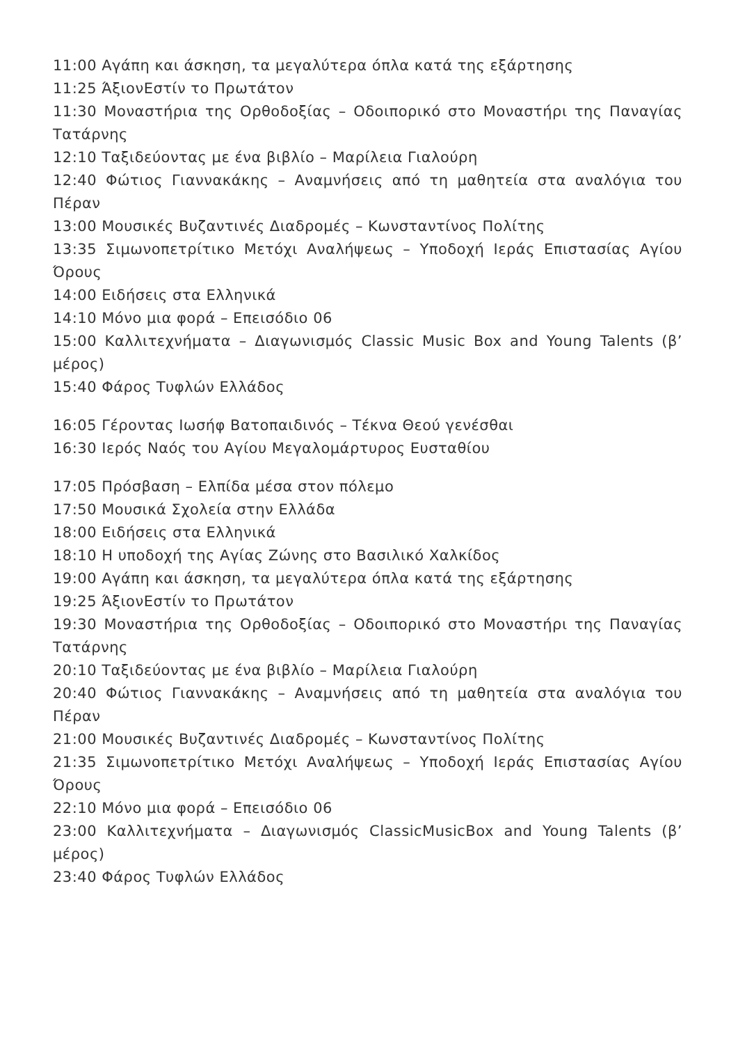11:00 Αγάπη και άσκηση, τα μεγαλύτερα όπλα κατά της εξάρτησης
11:25 ΆξιονΕστίν το Πρωτάτον
11:30 Μοναστήρια της Ορθοδοξίας – Οδοιπορικό στο Μοναστήρι της Παναγίας Τατάρνης
12:10 Ταξιδεύοντας με ένα βιβλίο – Μαρίλεια Γιαλούρη
12:40 Φώτιος Γιαννακάκης – Αναμνήσεις από τη μαθητεία στα αναλόγια του Πέραν
13:00 Μουσικές Βυζαντινές Διαδρομές – Κωνσταντίνος Πολίτης
13:35 Σιμωνοπετρίτικο Μετόχι Αναλήψεως – Υποδοχή Ιεράς Επιστασίας Αγίου Όρους
14:00 Ειδήσεις στα Ελληνικά
14:10 Μόνο μια φορά – Επεισόδιο 06
15:00 Καλλιτεχνήματα – Διαγωνισμός Classic Music Box and Young Talents (β’ μέρος)
15:40 Φάρος Τυφλών Ελλάδος
16:05 Γέροντας Ιωσήφ Βατοπαιδινός – Τέκνα Θεού γενέσθαι
16:30 Ιερός Ναός του Αγίου Μεγαλομάρτυρος Ευσταθίου
17:05 Πρόσβαση – Ελπίδα μέσα στον πόλεμο
17:50 Μουσικά Σχολεία στην Ελλάδα
18:00 Ειδήσεις στα Ελληνικά
18:10 Η υποδοχή της Αγίας Ζώνης στο Βασιλικό Χαλκίδος
19:00 Αγάπη και άσκηση, τα μεγαλύτερα όπλα κατά της εξάρτησης
19:25 ΆξιονΕστίν το Πρωτάτον
19:30 Μοναστήρια της Ορθοδοξίας – Οδοιπορικό στο Μοναστήρι της Παναγίας Τατάρνης
20:10 Ταξιδεύοντας με ένα βιβλίο – Μαρίλεια Γιαλούρη
20:40 Φώτιος Γιαννακάκης – Αναμνήσεις από τη μαθητεία στα αναλόγια του Πέραν
21:00 Μουσικές Βυζαντινές Διαδρομές – Κωνσταντίνος Πολίτης
21:35 Σιμωνοπετρίτικο Μετόχι Αναλήψεως – Υποδοχή Ιεράς Επιστασίας Αγίου Όρους
22:10 Μόνο μια φορά – Επεισόδιο 06
23:00 Καλλιτεχνήματα – Διαγωνισμός ClassicMusicBox and Young Talents (β’ μέρος)
23:40 Φάρος Τυφλών Ελλάδος